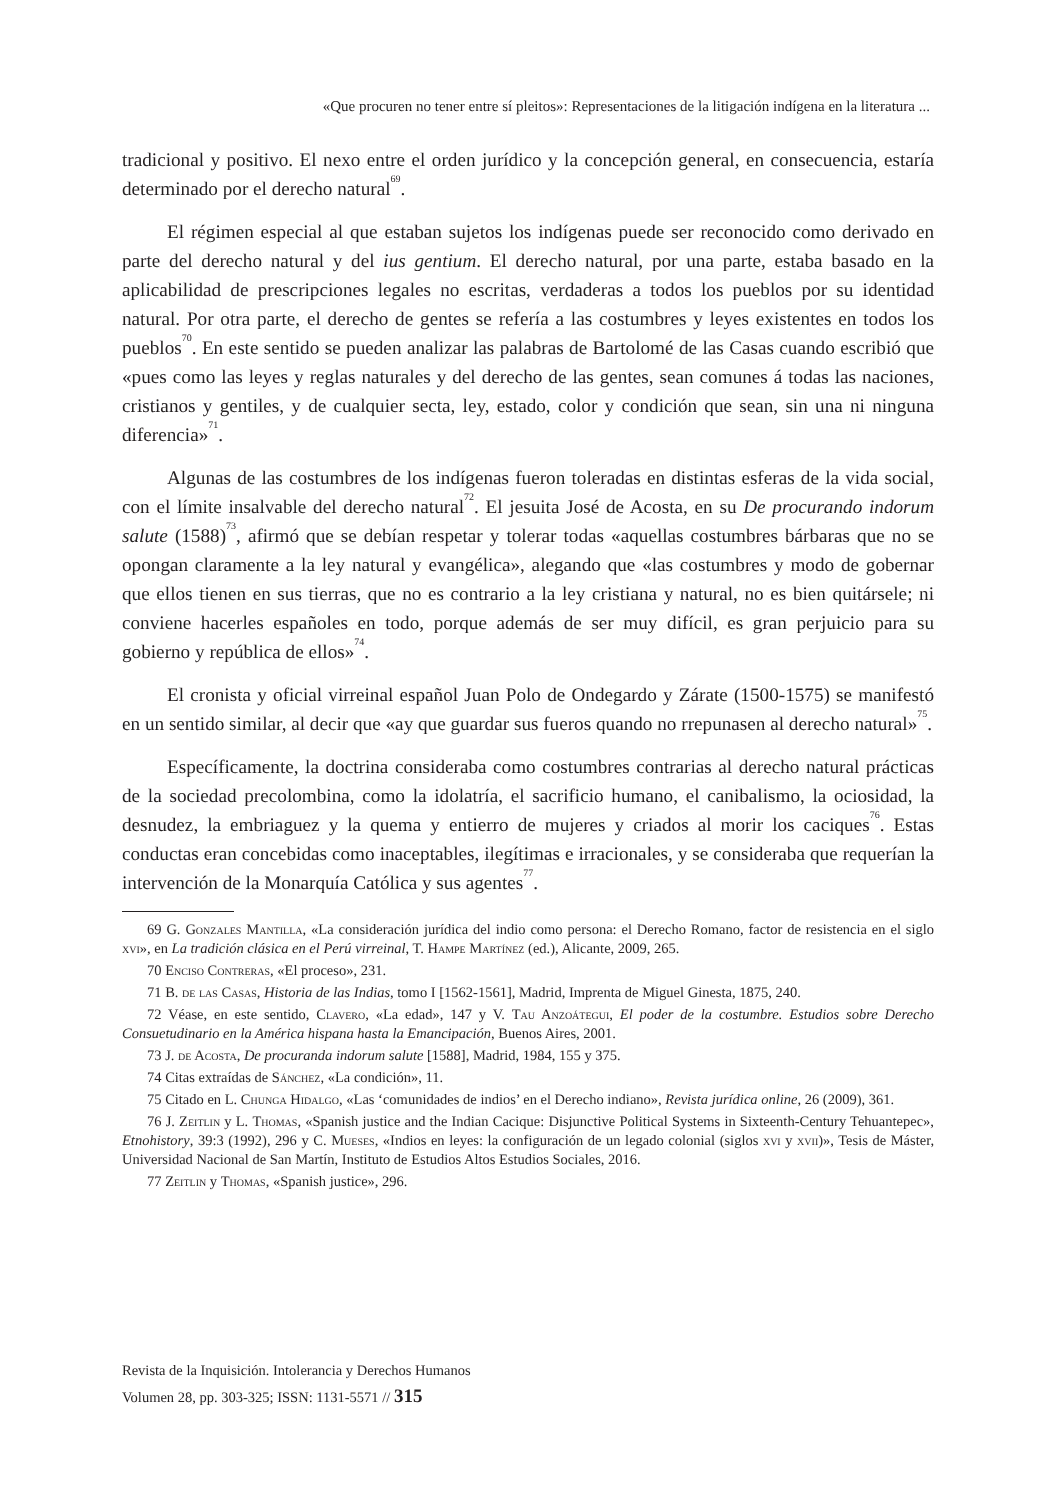«Que procuren no tener entre sí pleitos»: Representaciones de la litigación indígena en la literatura ...
tradicional y positivo. El nexo entre el orden jurídico y la concepción general, en consecuencia, estaría determinado por el derecho natural<sup>69</sup>.
El régimen especial al que estaban sujetos los indígenas puede ser reconocido como derivado en parte del derecho natural y del ius gentium. El derecho natural, por una parte, estaba basado en la aplicabilidad de prescripciones legales no escritas, verdaderas a todos los pueblos por su identidad natural. Por otra parte, el derecho de gentes se refería a las costumbres y leyes existentes en todos los pueblos<sup>70</sup>. En este sentido se pueden analizar las palabras de Bartolomé de las Casas cuando escribió que «pues como las leyes y reglas naturales y del derecho de las gentes, sean comunes á todas las naciones, cristianos y gentiles, y de cualquier secta, ley, estado, color y condición que sean, sin una ni ninguna diferencia»<sup>71</sup>.
Algunas de las costumbres de los indígenas fueron toleradas en distintas esferas de la vida social, con el límite insalvable del derecho natural<sup>72</sup>. El jesuita José de Acosta, en su De procurando indorum salute (1588)<sup>73</sup>, afirmó que se debían respetar y tolerar todas «aquellas costumbres bárbaras que no se opongan claramente a la ley natural y evangélica», alegando que «las costumbres y modo de gobernar que ellos tienen en sus tierras, que no es contrario a la ley cristiana y natural, no es bien quitársele; ni conviene hacerles españoles en todo, porque además de ser muy difícil, es gran perjuicio para su gobierno y república de ellos»<sup>74</sup>.
El cronista y oficial virreinal español Juan Polo de Ondegardo y Zárate (1500-1575) se manifestó en un sentido similar, al decir que «ay que guardar sus fueros quando no rrepunasen al derecho natural»<sup>75</sup>.
Específicamente, la doctrina consideraba como costumbres contrarias al derecho natural prácticas de la sociedad precolombina, como la idolatría, el sacrificio humano, el canibalismo, la ociosidad, la desnudez, la embriaguez y la quema y entierro de mujeres y criados al morir los caciques<sup>76</sup>. Estas conductas eran concebidas como inaceptables, ilegítimas e irracionales, y se consideraba que requerían la intervención de la Monarquía Católica y sus agentes<sup>77</sup>.
69 G. Gonzales Mantilla, «La consideración jurídica del indio como persona: el Derecho Romano, factor de resistencia en el siglo xvi», en La tradición clásica en el Perú virreinal, T. Hampe Martínez (ed.), Alicante, 2009, 265.
70 Enciso Contreras, «El proceso», 231.
71 B. de las Casas, Historia de las Indias, tomo I [1562-1561], Madrid, Imprenta de Miguel Ginesta, 1875, 240.
72 Véase, en este sentido, Clavero, «La edad», 147 y V. Tau Anzoátegui, El poder de la costumbre. Estudios sobre Derecho Consuetudinario en la América hispana hasta la Emancipación, Buenos Aires, 2001.
73 J. de Acosta, De procuranda indorum salute [1588], Madrid, 1984, 155 y 375.
74 Citas extraídas de Sánchez, «La condición», 11.
75 Citado en L. Chunga Hidalgo, «Las ‘comunidades de indios’ en el Derecho indiano», Revista jurídica online, 26 (2009), 361.
76 J. Zeitlin y L. Thomas, «Spanish justice and the Indian Cacique: Disjunctive Political Systems in Sixteenth-Century Tehuantepec», Etnohistory, 39:3 (1992), 296 y C. Mueses, «Indios en leyes: la configuración de un legado colonial (siglos xvi y xvii)», Tesis de Máster, Universidad Nacional de San Martín, Instituto de Estudios Altos Estudios Sociales, 2016.
77 Zeitlin y Thomas, «Spanish justice», 296.
Revista de la Inquisición. Intolerancia y Derechos Humanos
Volumen 28, pp. 303-325; ISSN: 1131-5571 // 315